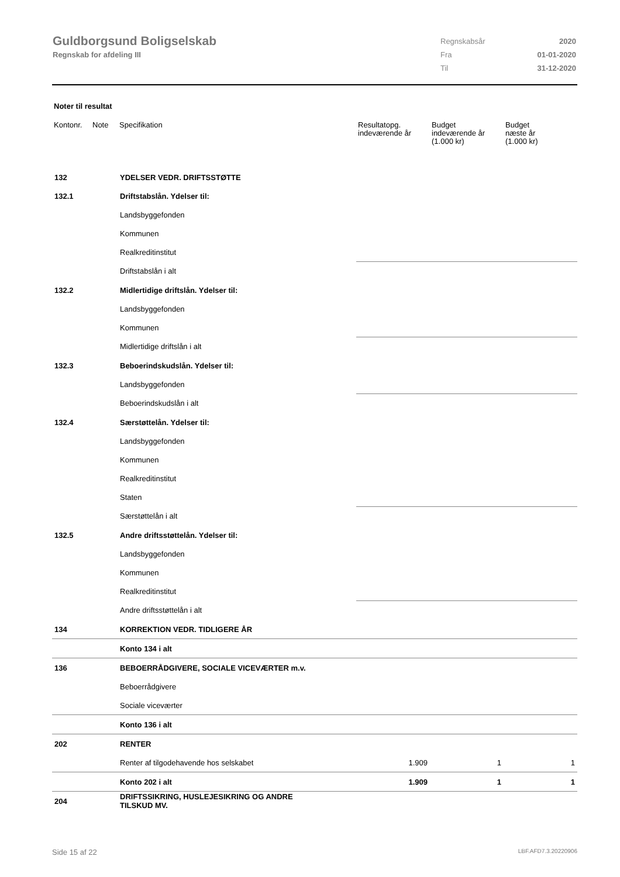Guldborgsund Boligselskab
Regnskab for afdeling III
| Regnskabsår | 2020 |
| Fra | 01-01-2020 |
| Til | 31-12-2020 |
Noter til resultat
| Kontonr. | Note | Specifikation | Resultatopg. indeværende år | Budget indeværende år (1.000 kr) | Budget næste år (1.000 kr) |
| --- | --- | --- | --- | --- | --- |
| 132 | | YDELSER VEDR. DRIFTSSTØTTE | | | |
| 132.1 | | Driftstabslån. Ydelser til: | | | |
| | | Landsbyggefonden | | | |
| | | Kommunen | | | |
| | | Realkreditinstitut | | | |
| | | Driftstabslån i alt | | | |
| 132.2 | | Midlertidige driftslån. Ydelser til: | | | |
| | | Landsbyggefonden | | | |
| | | Kommunen | | | |
| | | Midlertidige driftslån i alt | | | |
| 132.3 | | Beboerindskudslån. Ydelser til: | | | |
| | | Landsbyggefonden | | | |
| | | Beboerindskudslån i alt | | | |
| 132.4 | | Særstøttelån. Ydelser til: | | | |
| | | Landsbyggefonden | | | |
| | | Kommunen | | | |
| | | Realkreditinstitut | | | |
| | | Staten | | | |
| | | Særstøttelån i alt | | | |
| 132.5 | | Andre driftsstøttelån. Ydelser til: | | | |
| | | Landsbyggefonden | | | |
| | | Kommunen | | | |
| | | Realkreditinstitut | | | |
| | | Andre driftsstøttelån i alt | | | |
| 134 | | KORREKTION VEDR. TIDLIGERE ÅR | | | |
| | | Konto 134 i alt | | | |
| 136 | | BEBOERRÅDGIVERE, SOCIALE VICEVÆRTER m.v. | | | |
| | | Beboerrådgivere | | | |
| | | Sociale viceværter | | | |
| | | Konto 136 i alt | | | |
| 202 | | RENTER | | | |
| | | Renter af tilgodehavende hos selskabet | 1.909 | 1 | 1 |
| | | Konto 202 i alt | 1.909 | 1 | 1 |
| 204 | | DRIFTSSIKRING, HUSLEJESIKRING OG ANDRE TILSKUD MV. | | | |
Side 15 af 22 LBF.AFD7.3.20220906